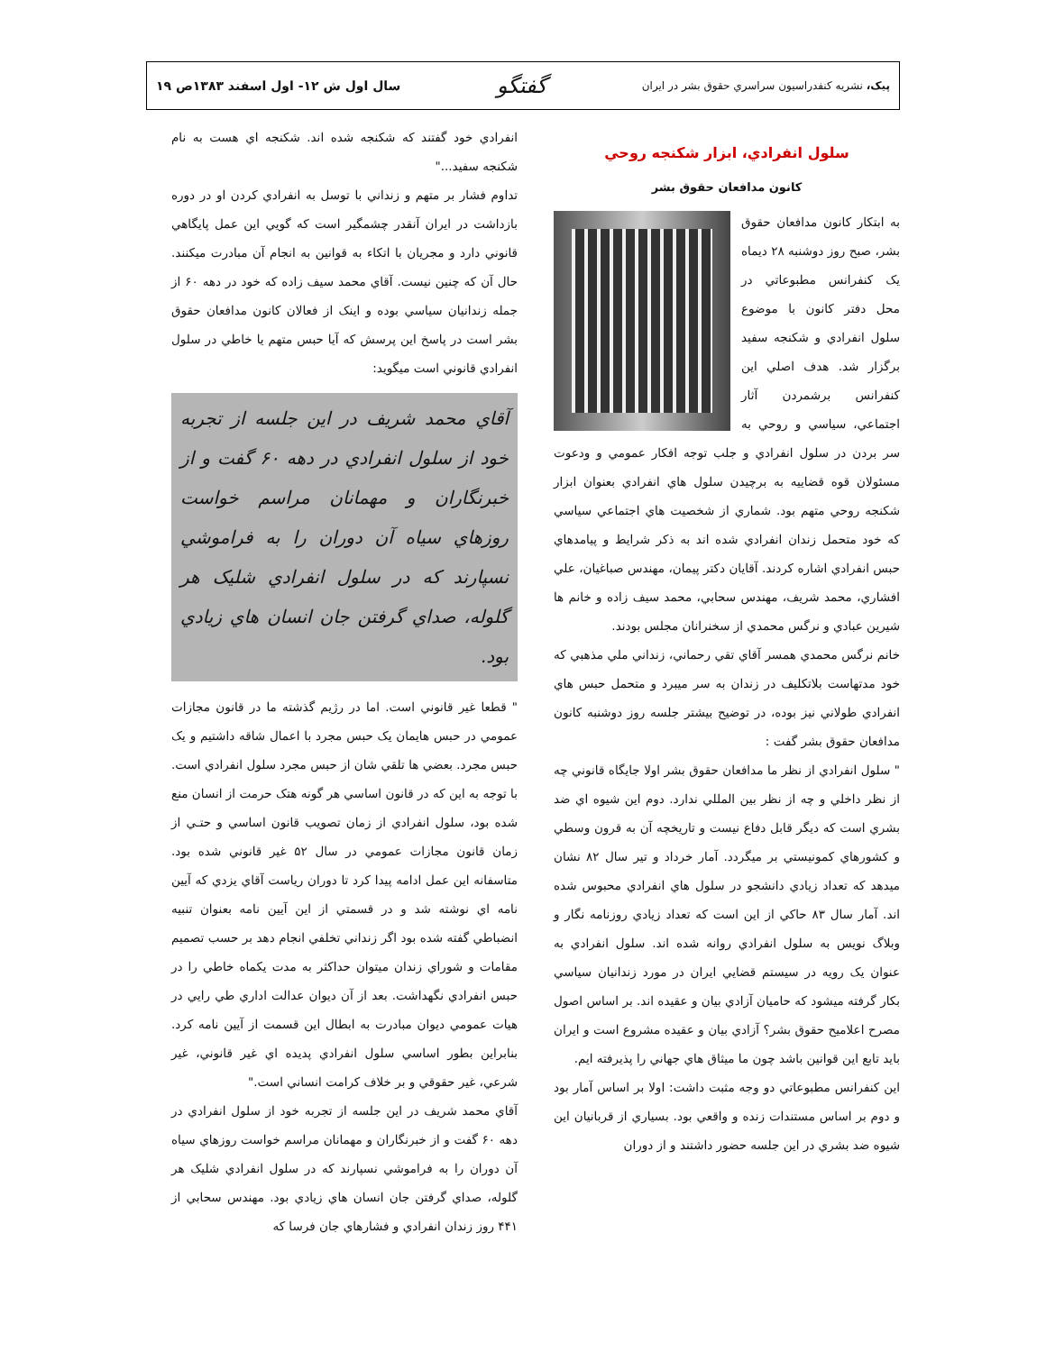پيک، نشريه کنفدراسيون سراسري حقوق بشر در ايران گفتگو سال اول ش ۱۲- اول اسفند ۱۳۸۳ص ۱۹
سلول انفرادي، ابزار شکنجه روحي
کانون مدافعان حقوق بشر
به ابتکار کانون مدافعان حقوق بشر، صبح روز دوشنبه ۲۸ ديماه يک کنفرانس مطبوعاتي در محل دفتر کانون با موضوع سلول انفرادي و شکنجه سفيد برگزار شد. هدف اصلي اين کنفرانس برشمردن آثار اجتماعي، سياسي و روحي به سر بردن در سلول انفرادي و جلب توجه افکار عمومي و ودعوت مسئولان قوه قضاييه به برچيدن سلول هاي انفرادي بعنوان ابزار شکنجه روحي متهم بود. شماري از شخصيت هاي اجتماعي سياسي که خود متحمل زندان انفرادي شده اند به ذکر شرايط و پيامدهاي حبس انفرادي اشاره کردند. آقايان دکتر پيمان، مهندس صباغيان، علي افشاري، محمد شريف، مهندس سحابي، محمد سيف زاده و خانم ها شيرين عبادي و نرگس محمدي از سخنرانان مجلس بودند.
خانم نرگس محمدي همسر آقاي تقي رحماني، زنداني ملي مذهبي که خود مدتهاست بلاتکليف در زندان به سر ميبرد و متحمل حبس هاي انفرادي طولاني نيز بوده، در توضيح بيشتر جلسه روز دوشنبه کانون مدافعان حقوق بشر گفت :
" سلول انفرادي از نظر ما مدافعان حقوق بشر اولا جايگاه قانوني چه از نظر داخلي و چه از نظر بين المللي ندارد. دوم اين شيوه اي ضد بشري است که ديگر قابل دفاع نيست و تاريخچه آن به قرون وسطي و کشورهاي کمونيستي بر ميگردد. آمار خرداد و تير سال ۸۲ نشان ميدهد که تعداد زيادي دانشجو در سلول هاي انفرادي محبوس شده اند. آمار سال ۸۳ حاکي از اين است که تعداد زيادي روزنامه نگار و وبلاگ نويس به سلول انفرادي روانه شده اند. سلول انفرادي به عنوان يک رويه در سيستم قضايي ايران در مورد زندانيان سياسي بکار گرفته ميشود که حاميان آزادي بيان و عقيده اند. بر اساس اصول مصرح اعلاميح حقوق بشر؟ آزادي بيان و عقيده مشروع است و ايران بايد تابع اين قوانين باشد چون ما ميثاق هاي جهاني را پذيرفته ايم.
اين کنفرانس مطبوعاتي دو وجه مثبت داشت: اولا بر اساس آمار بود و دوم بر اساس مستندات زنده و واقعي بود. بسياري از قربانيان اين شيوه ضد بشري در اين جلسه حضور داشتند و از دوران
انفرادي خود گفتند که شکنجه شده اند. شکنجه اي هست به نام شکنجه سفيد..."
تداوم فشار بر متهم و زنداني با توسل به انفرادي کردن او در دوره بازداشت در ايران آنقدر چشمگير است که گويي اين عمل پايگاهي قانوني دارد و مجريان با اتکاء به قوانين به انجام آن مبادرت ميکنند. حال آن که چنين نيست. آقاي محمد سيف زاده که خود در دهه ۶۰ از جمله زندانيان سياسي بوده و اينک از فعالان کانون مدافعان حقوق بشر است در پاسخ اين پرسش که آيا حبس متهم يا خاطي در سلول انفرادي قانوني است ميگويد:
آقاي محمد شريف در اين جلسه از تجربه خود از سلول انفرادي در دهه ۶۰ گفت و از خبرنگاران و مهمانان مراسم خواست روزهاي سياه آن دوران را به فراموشي نسپارند که در سلول انفرادي شليک هر گلوله، صداي گرفتن جان انسان هاي زيادي بود.
" قطعا غير قانوني است. اما در رژيم گذشته ما در قانون مجازات عمومي در حبس هايمان يک حبس مجرد با اعمال شاقه داشتيم و يک حبس مجرد. بعضي ها تلقي شان از حبس مجرد سلول انفرادي است. با توجه به اين که در قانون اساسي هر گونه هتک حرمت از انسان منع شده بود، سلول انفرادي از زمان تصويب قانون اساسي و حتـي از زمان قانون مجازات عمومي در سال ۵۲ غير قانوني شده بود. متاسفانه اين عمل ادامه پيدا کرد تا دوران رياست آقاي يزدي که آيين نامه اي نوشته شد و در قسمتي از اين آيين نامه بعنوان تنبيه انضباطي گفته شده بود اگر زنداني تخلفي انجام دهد بر حسب تصميم مقامات و شوراي زندان ميتوان حداکثر به مدت يکماه خاطي را در حبس انفرادي نگهداشت. بعد از آن ديوان عدالت اداري طي رايي در هيات عمومي ديوان مبادرت به ابطال اين قسمت از آيين نامه کرد. بنابراين بطور اساسي سلول انفرادي پديده اي غير قانوني، غير شرعي، غير حقوقي و بر خلاف کرامت انساني است."
آقاي محمد شريف در اين جلسه از تجربه خود از سلول انفرادي در دهه ۶۰ گفت و از خبرنگاران و مهمانان مراسم خواست روزهاي سياه آن دوران را به فراموشي نسپارند که در سلول انفرادي شليک هر گلوله، صداي گرفتن جان انسان هاي زيادي بود. مهندس سحابي از ۴۴۱ روز زندان انفرادي و فشارهاي جان فرسا که